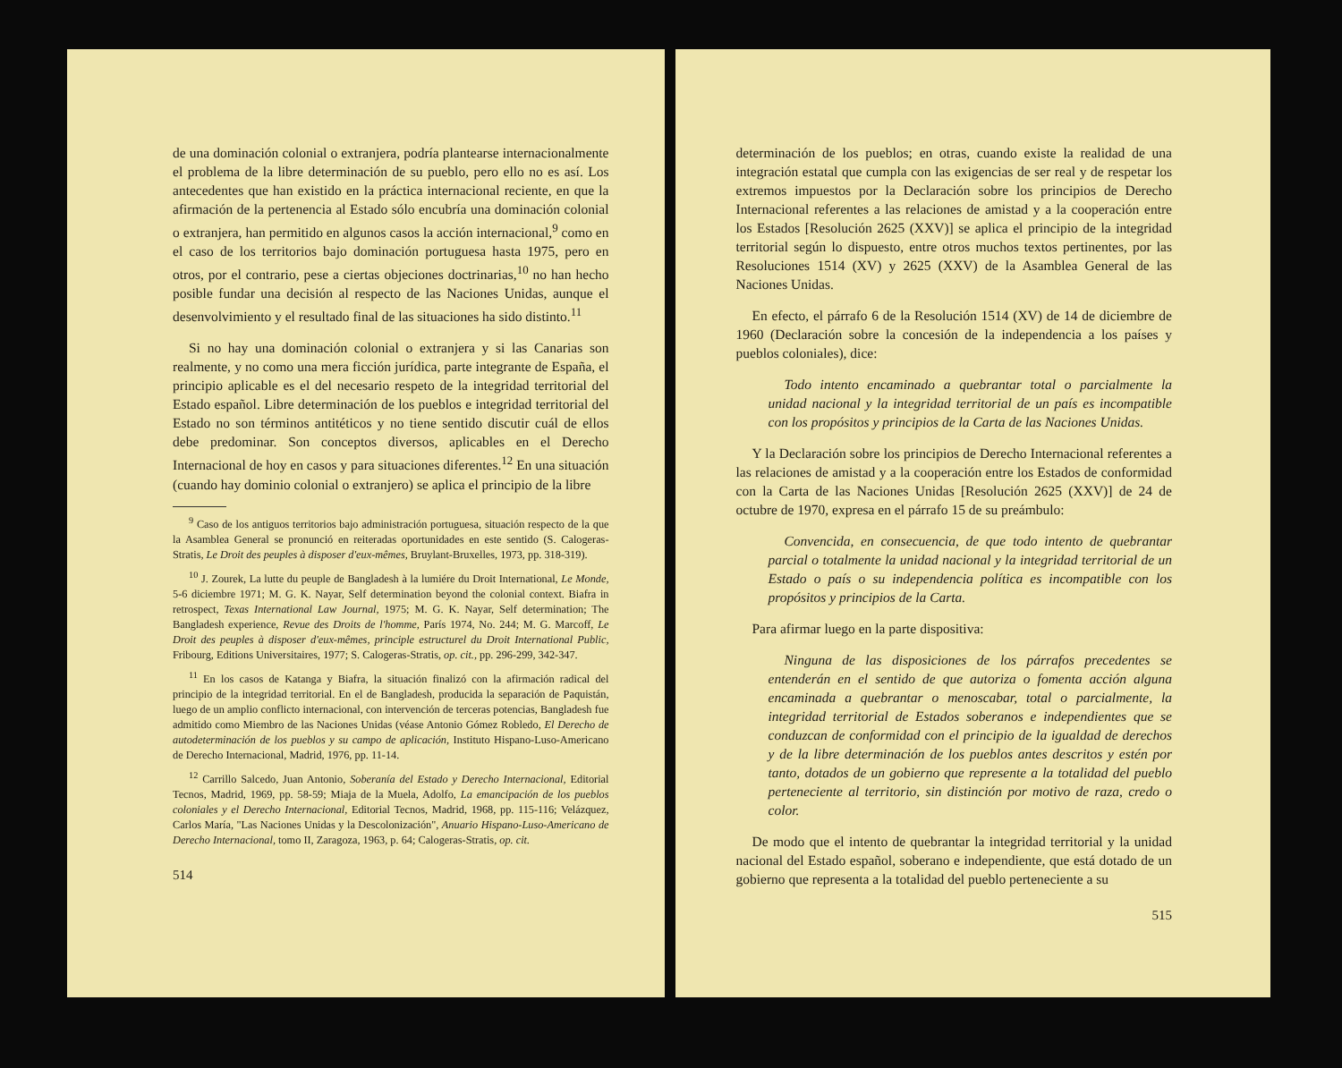de una dominación colonial o extranjera, podría plantearse internacionalmente el problema de la libre determinación de su pueblo, pero ello no es así. Los antecedentes que han existido en la práctica internacional reciente, en que la afirmación de la pertenencia al Estado sólo encubría una dominación colonial o extranjera, han permitido en algunos casos la acción internacional,<sup>9</sup> como en el caso de los territorios bajo dominación portuguesa hasta 1975, pero en otros, por el contrario, pese a ciertas objeciones doctrinarias,<sup>10</sup> no han hecho posible fundar una decisión al respecto de las Naciones Unidas, aunque el desenvolvimiento y el resultado final de las situaciones ha sido distinto.<sup>11</sup>
Si no hay una dominación colonial o extranjera y si las Canarias son realmente, y no como una mera ficción jurídica, parte integrante de España, el principio aplicable es el del necesario respeto de la integridad territorial del Estado español. Libre determinación de los pueblos e integridad territorial del Estado no son términos antitéticos y no tiene sentido discutir cuál de ellos debe predominar. Son conceptos diversos, aplicables en el Derecho Internacional de hoy en casos y para situaciones diferentes.<sup>12</sup> En una situación (cuando hay dominio colonial o extranjero) se aplica el principio de la libre
<sup>9</sup> Caso de los antiguos territorios bajo administración portuguesa, situación respecto de la que la Asamblea General se pronunció en reiteradas oportunidades en este sentido (S. Calogeras-Stratis, Le Droit des peuples à disposer d'eux-mêmes, Bruylant-Bruxelles, 1973, pp. 318-319).
<sup>10</sup> J. Zourek, La lutte du peuple de Bangladesh à la lumiére du Droit International, Le Monde, 5-6 diciembre 1971; M. G. K. Nayar, Self determination beyond the colonial context. Biafra in retrospect, Texas International Law Journal, 1975; M. G. K. Nayar, Self determination; The Bangladesh experience, Revue des Droits de l'homme, París 1974, No. 244; M. G. Marcoff, Le Droit des peuples à disposer d'eux-mêmes, principle estructurel du Droit International Public, Fribourg, Editions Universitaires, 1977; S. Calogeras-Stratis, op. cit., pp. 296-299, 342-347.
<sup>11</sup> En los casos de Katanga y Biafra, la situación finalizó con la afirmación radical del principio de la integridad territorial. En el de Bangladesh, producida la separación de Paquistán, luego de un amplio conflicto internacional, con intervención de terceras potencias, Bangladesh fue admitido como Miembro de las Naciones Unidas (véase Antonio Gómez Robledo, El Derecho de autodeterminación de los pueblos y su campo de aplicación, Instituto Hispano-Luso-Americano de Derecho Internacional, Madrid, 1976, pp. 11-14.
<sup>12</sup> Carrillo Salcedo, Juan Antonio, Soberanía del Estado y Derecho Internacional, Editorial Tecnos, Madrid, 1969, pp. 58-59; Miaja de la Muela, Adolfo, La emancipación de los pueblos coloniales y el Derecho Internacional, Editorial Tecnos, Madrid, 1968, pp. 115-116; Velázquez, Carlos María, "Las Naciones Unidas y la Descolonización", Anuario Hispano-Luso-Americano de Derecho Internacional, tomo II, Zaragoza, 1963, p. 64; Calogeras-Stratis, op. cit.
514
determinación de los pueblos; en otras, cuando existe la realidad de una integración estatal que cumpla con las exigencias de ser real y de respetar los extremos impuestos por la Declaración sobre los principios de Derecho Internacional referentes a las relaciones de amistad y a la cooperación entre los Estados [Resolución 2625 (XXV)] se aplica el principio de la integridad territorial según lo dispuesto, entre otros muchos textos pertinentes, por las Resoluciones 1514 (XV) y 2625 (XXV) de la Asamblea General de las Naciones Unidas.
En efecto, el párrafo 6 de la Resolución 1514 (XV) de 14 de diciembre de 1960 (Declaración sobre la concesión de la independencia a los países y pueblos coloniales), dice:
Todo intento encaminado a quebrantar total o parcialmente la unidad nacional y la integridad territorial de un país es incompatible con los propósitos y principios de la Carta de las Naciones Unidas.
Y la Declaración sobre los principios de Derecho Internacional referentes a las relaciones de amistad y a la cooperación entre los Estados de conformidad con la Carta de las Naciones Unidas [Resolución 2625 (XXV)] de 24 de octubre de 1970, expresa en el párrafo 15 de su preámbulo:
Convencida, en consecuencia, de que todo intento de quebrantar parcial o totalmente la unidad nacional y la integridad territorial de un Estado o país o su independencia política es incompatible con los propósitos y principios de la Carta.
Para afirmar luego en la parte dispositiva:
Ninguna de las disposiciones de los párrafos precedentes se entenderán en el sentido de que autoriza o fomenta acción alguna encaminada a quebrantar o menoscabar, total o parcialmente, la integridad territorial de Estados soberanos e independientes que se conduzcan de conformidad con el principio de la igualdad de derechos y de la libre determinación de los pueblos antes descritos y estén por tanto, dotados de un gobierno que represente a la totalidad del pueblo perteneciente al territorio, sin distinción por motivo de raza, credo o color.
De modo que el intento de quebrantar la integridad territorial y la unidad nacional del Estado español, soberano e independiente, que está dotado de un gobierno que representa a la totalidad del pueblo perteneciente a su
515